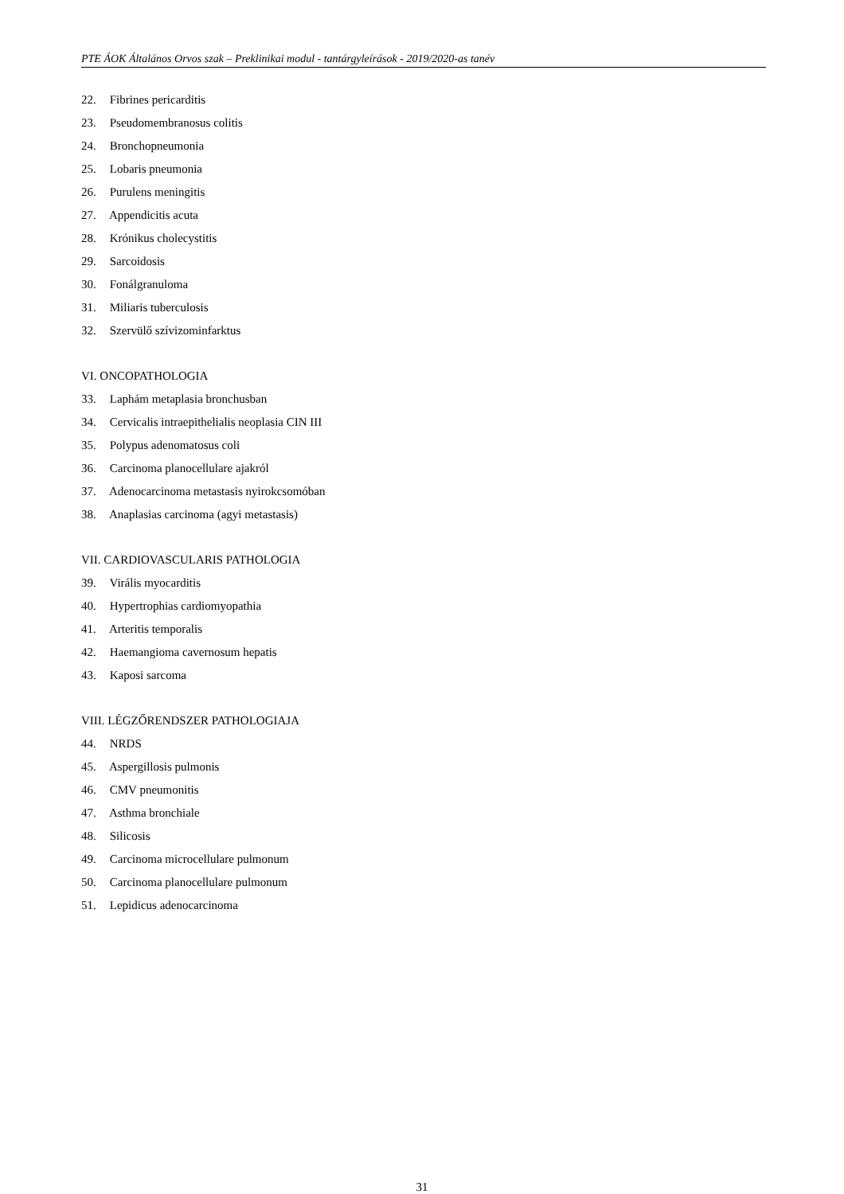PTE ÁOK Általános Orvos szak – Preklinikai modul - tantárgyleírások - 2019/2020-as tanév
22. Fibrines pericarditis
23. Pseudomembranosus colitis
24. Bronchopneumonia
25. Lobaris pneumonia
26. Purulens meningitis
27. Appendicitis acuta
28. Krónikus cholecystitis
29. Sarcoidosis
30. Fonálgranuloma
31. Miliaris tuberculosis
32. Szervülő szívizominfarktus
VI. ONCOPATHOLOGIA
33. Laphám metaplasia bronchusban
34. Cervicalis intraepithelialis neoplasia CIN III
35. Polypus adenomatosus coli
36. Carcinoma planocellulare ajakról
37. Adenocarcinoma metastasis nyirokcsomóban
38. Anaplasias carcinoma (agyi metastasis)
VII. CARDIOVASCULARIS PATHOLOGIA
39. Virális myocarditis
40. Hypertrophias cardiomyopathia
41. Arteritis temporalis
42. Haemangioma cavernosum hepatis
43. Kaposi sarcoma
VIII. LÉGZŐRENDSZER PATHOLOGIAJA
44. NRDS
45. Aspergillosis pulmonis
46. CMV pneumonitis
47. Asthma bronchiale
48. Silicosis
49. Carcinoma microcellulare pulmonum
50. Carcinoma planocellulare pulmonum
51. Lepidicus adenocarcinoma
31